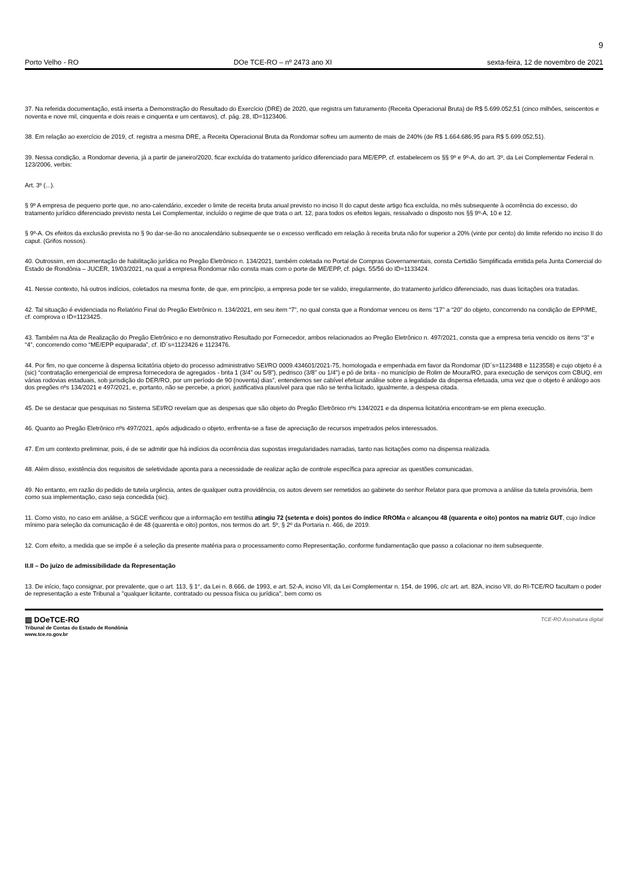9
Porto Velho - RO DOe TCE-RO – nº 2473 ano XI sexta-feira, 12 de novembro de 2021
37. Na referida documentação, está inserta a Demonstração do Resultado do Exercício (DRE) de 2020, que registra um faturamento (Receita Operacional Bruta) de R$ 5.699.052,51 (cinco milhões, seiscentos e noventa e nove mil, cinquenta e dois reais e cinquenta e um centavos), cf. pág. 28, ID=1123406.
38. Em relação ao exercício de 2019, cf. registra a mesma DRE, a Receita Operacional Bruta da Rondomar sofreu um aumento de mais de 240% (de R$ 1.664.686,95 para R$ 5.699.052,51).
39. Nessa condição, a Rondomar deveria, já a partir de janeiro/2020, ficar excluída do tratamento jurídico diferenciado para ME/EPP, cf. estabelecem os §§ 9º e 9º-A, do art. 3º, da Lei Complementar Federal n. 123/2006, verbis:
Art. 3º (...).
§ 9º A empresa de pequeno porte que, no ano-calendário, exceder o limite de receita bruta anual previsto no inciso II do caput deste artigo fica excluída, no mês subsequente à ocorrência do excesso, do tratamento jurídico diferenciado previsto nesta Lei Complementar, incluído o regime de que trata o art. 12, para todos os efeitos legais, ressalvado o disposto nos §§ 9º-A, 10 e 12.
§ 9º-A. Os efeitos da exclusão prevista no § 9o dar-se-ão no anocalendário subsequente se o excesso verificado em relação à receita bruta não for superior a 20% (vinte por cento) do limite referido no inciso II do caput. (Grifos nossos).
40. Outrossim, em documentação de habilitação jurídica no Pregão Eletrônico n. 134/2021, também coletada no Portal de Compras Governamentais, consta Certidão Simplificada emitida pela Junta Comercial do Estado de Rondônia – JUCER, 19/03/2021, na qual a empresa Rondomar não consta mais com o porte de ME/EPP, cf. págs. 55/56 do ID=1133424.
41. Nesse contexto, há outros indícios, coletados na mesma fonte, de que, em princípio, a empresa pode ter se valido, irregularmente, do tratamento jurídico diferenciado, nas duas licitações ora tratadas.
42. Tal situação é evidenciada no Relatório Final do Pregão Eletrônico n. 134/2021, em seu item “7”, no qual consta que a Rondomar venceu os itens “17” a “20” do objeto, concorrendo na condição de EPP/ME, cf. comprova o ID=1123425.
43. Também na Ata de Realização do Pregão Eletrônico e no demonstrativo Resultado por Fornecedor, ambos relacionados ao Pregão Eletrônico n. 497/2021, consta que a empresa teria vencido os itens “3” e “4”, concorrendo como “ME/EPP equiparada”, cf. ID´s=1123426 e 1123476.
44. Por fim, no que concerne à dispensa licitatória objeto do processo administrativo SEI/RO 0009.434601/2021-75, homologada e empenhada em favor da Rondomar (ID´s=1123488 e 1123558) e cujo objeto é a (sic) “contratação emergencial de empresa fornecedora de agregados - brita 1 (3/4" ou 5/8"), pedrisco (3/8" ou 1/4") e pó de brita - no município de Rolim de Moura/RO, para execução de serviços com CBUQ, em várias rodovias estaduais, sob jurisdição do DER/RO, por um período de 90 (noventa) dias”, entendemos ser cabível efetuar análise sobre a legalidade da dispensa efetuada, uma vez que o objeto é análogo aos dos pregões nºs 134/2021 e 497/2021, e, portanto, não se percebe, a priori, justificativa plausível para que não se tenha licitado, igualmente, a despesa citada.
45. De se destacar que pesquisas no Sistema SEI/RO revelam que as despesas que são objeto do Pregão Eletrônico nºs 134/2021 e da dispensa licitatória encontram-se em plena execução.
46. Quanto ao Pregão Eletrônico nºs 497/2021, após adjudicado o objeto, enfrenta-se a fase de apreciação de recursos impetrados pelos interessados.
47. Em um contexto preliminar, pois, é de se admitir que há indícios da ocorrência das supostas irregularidades narradas, tanto nas licitações como na dispensa realizada.
48. Além disso, existência dos requisitos de seletividade aponta para a necessidade de realizar ação de controle específica para apreciar as questões comunicadas.
49. No entanto, em razão do pedido de tutela urgência, antes de qualquer outra providência, os autos devem ser remetidos ao gabinete do senhor Relator para que promova a análise da tutela provisória, bem como sua implementação, caso seja concedida (sic).
11. Como visto, no caso em análise, a SGCE verificou que a informação em testilha atingiu 72 (setenta e dois) pontos do índice RROMa e alcançou 48 (quarenta e oito) pontos na matriz GUT, cujo índice mínimo para seleção da comunicação é de 48 (quarenta e oito) pontos, nos termos do art. 5º, § 2º da Portaria n. 466, de 2019.
12. Com efeito, a medida que se impõe é a seleção da presente matéria para o processamento como Representação, conforme fundamentação que passo a colacionar no item subsequente.
II.II – Do juízo de admissibilidade da Representação
13. De início, faço consignar, por prevalente, que o art. 113, § 1°, da Lei n. 8.666, de 1993, e art. 52-A, inciso VII, da Lei Complementar n. 154, de 1996, c/c art. art. 82A, inciso VII, do RI-TCE/RO facultam o poder de representação a este Tribunal a "qualquer licitante, contratado ou pessoa física ou jurídica", bem como os
▥ DOeTCE-RO
Tribunal de Contas do Estado de Rondônia
www.tce.ro.gov.br
TCE-RO Assinatura digital